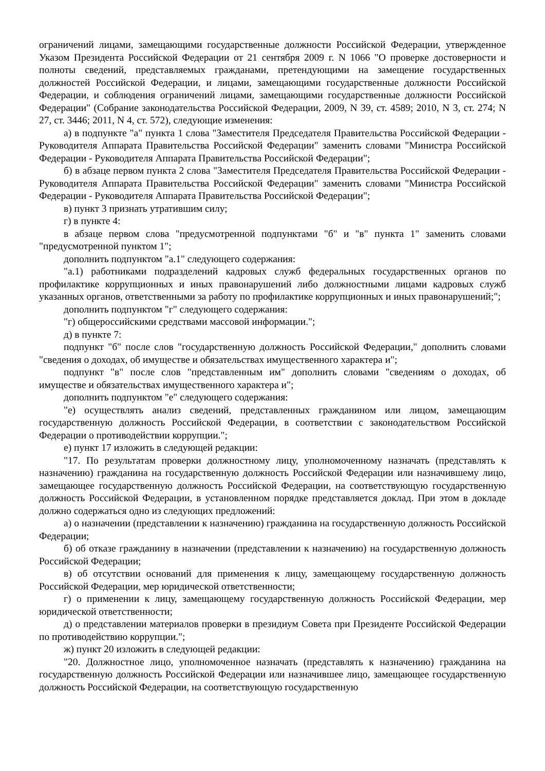ограничений лицами, замещающими государственные должности Российской Федерации, утвержденное Указом Президента Российской Федерации от 21 сентября 2009 г. N 1066 "О проверке достоверности и полноты сведений, представляемых гражданами, претендующими на замещение государственных должностей Российской Федерации, и лицами, замещающими государственные должности Российской Федерации, и соблюдения ограничений лицами, замещающими государственные должности Российской Федерации" (Собрание законодательства Российской Федерации, 2009, N 39, ст. 4589; 2010, N 3, ст. 274; N 27, ст. 3446; 2011, N 4, ст. 572), следующие изменения:
а) в подпункте "а" пункта 1 слова "Заместителя Председателя Правительства Российской Федерации - Руководителя Аппарата Правительства Российской Федерации" заменить словами "Министра Российской Федерации - Руководителя Аппарата Правительства Российской Федерации";
б) в абзаце первом пункта 2 слова "Заместителя Председателя Правительства Российской Федерации - Руководителя Аппарата Правительства Российской Федерации" заменить словами "Министра Российской Федерации - Руководителя Аппарата Правительства Российской Федерации";
в) пункт 3 признать утратившим силу;
г) в пункте 4:
в абзаце первом слова "предусмотренной подпунктами "б" и "в" пункта 1" заменить словами "предусмотренной пунктом 1";
дополнить подпунктом "а.1" следующего содержания:
"а.1) работниками подразделений кадровых служб федеральных государственных органов по профилактике коррупционных и иных правонарушений либо должностными лицами кадровых служб указанных органов, ответственными за работу по профилактике коррупционных и иных правонарушений;";
дополнить подпунктом "г" следующего содержания:
"г) общероссийскими средствами массовой информации.";
д) в пункте 7:
подпункт "б" после слов "государственную должность Российской Федерации," дополнить словами "сведения о доходах, об имуществе и обязательствах имущественного характера и";
подпункт "в" после слов "представленным им" дополнить словами "сведениям о доходах, об имуществе и обязательствах имущественного характера и";
дополнить подпунктом "е" следующего содержания:
"е) осуществлять анализ сведений, представленных гражданином или лицом, замещающим государственную должность Российской Федерации, в соответствии с законодательством Российской Федерации о противодействии коррупции.";
е) пункт 17 изложить в следующей редакции:
"17. По результатам проверки должностному лицу, уполномоченному назначать (представлять к назначению) гражданина на государственную должность Российской Федерации или назначившему лицо, замещающее государственную должность Российской Федерации, на соответствующую государственную должность Российской Федерации, в установленном порядке представляется доклад. При этом в докладе должно содержаться одно из следующих предложений:
а) о назначении (представлении к назначению) гражданина на государственную должность Российской Федерации;
б) об отказе гражданину в назначении (представлении к назначению) на государственную должность Российской Федерации;
в) об отсутствии оснований для применения к лицу, замещающему государственную должность Российской Федерации, мер юридической ответственности;
г) о применении к лицу, замещающему государственную должность Российской Федерации, мер юридической ответственности;
д) о представлении материалов проверки в президиум Совета при Президенте Российской Федерации по противодействию коррупции.";
ж) пункт 20 изложить в следующей редакции:
"20. Должностное лицо, уполномоченное назначать (представлять к назначению) гражданина на государственную должность Российской Федерации или назначившее лицо, замещающее государственную должность Российской Федерации, на соответствующую государственную